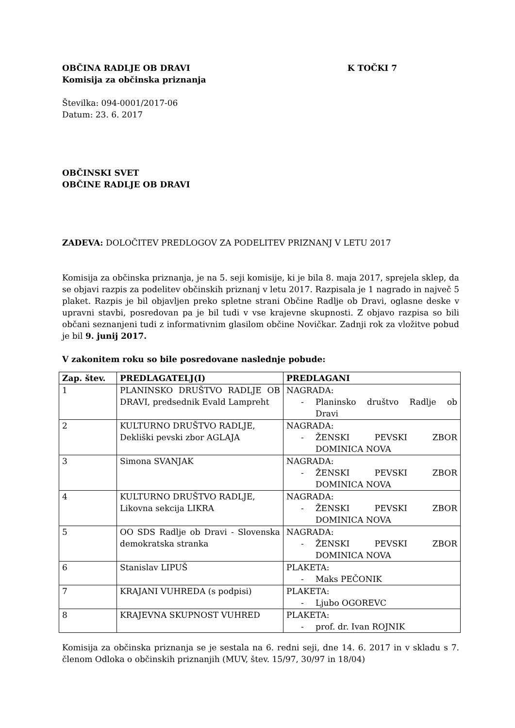OBČINA RADLJE OB DRAVI K TOČKI 7
Komisija za občinska priznanja
Številka: 094-0001/2017-06
Datum: 23. 6. 2017
OBČINSKI SVET
OBČINE RADLJE OB DRAVI
ZADEVA: DOLOČITEV PREDLOGOV ZA PODELITEV PRIZNANJ V LETU 2017
Komisija za občinska priznanja, je na 5. seji komisije, ki je bila 8. maja 2017, sprejela sklep, da se objavi razpis za podelitev občinskih priznanj v letu 2017. Razpisala je 1 nagrado in največ 5 plaket. Razpis je bil objavljen preko spletne strani Občine Radlje ob Dravi, oglasne deske v upravni stavbi, posredovan pa je bil tudi v vse krajevne skupnosti. Z objavo razpisa so bili občani seznanjeni tudi z informativnim glasilom občine Novičkar. Zadnji rok za vložitve pobud je bil 9. junij 2017.
V zakonitem roku so bile posredovane naslednje pobude:
| Zap. štev. | PREDLAGATELJ(I) | PREDLAGANI |
| --- | --- | --- |
| 1 | PLANINSKO DRUŠTVO RADLJE OB DRAVI, predsednik Evald Lampreht | NAGRADA: - Planinsko društvo Radlje ob Dravi |
| 2 | KULTURNO DRUŠTVO RADLJE, Dekliški pevski zbor AGLAJA | NAGRADA: - ŽENSKI PEVSKI ZBOR DOMINICA NOVA |
| 3 | Simona SVANJAK | NAGRADA: - ŽENSKI PEVSKI ZBOR DOMINICA NOVA |
| 4 | KULTURNO DRUŠTVO RADLJE, Likovna sekcija LIKRA | NAGRADA: - ŽENSKI PEVSKI ZBOR DOMINICA NOVA |
| 5 | OO SDS Radlje ob Dravi - Slovenska demokratska stranka | NAGRADA: - ŽENSKI PEVSKI ZBOR DOMINICA NOVA |
| 6 | Stanislav LIPUŠ | PLAKETA: - Maks PEČONIK |
| 7 | KRAJANI VUHREDA (s podpisi) | PLAKETA: - Ljubo OGOREVC |
| 8 | KRAJEVNA SKUPNOST VUHRED | PLAKETA: - prof. dr. Ivan ROJNIK |
Komisija za občinska priznanja se je sestala na 6. redni seji, dne 14. 6. 2017 in v skladu s 7. členom Odloka o občinskih priznanjih (MUV, štev. 15/97, 30/97 in 18/04)